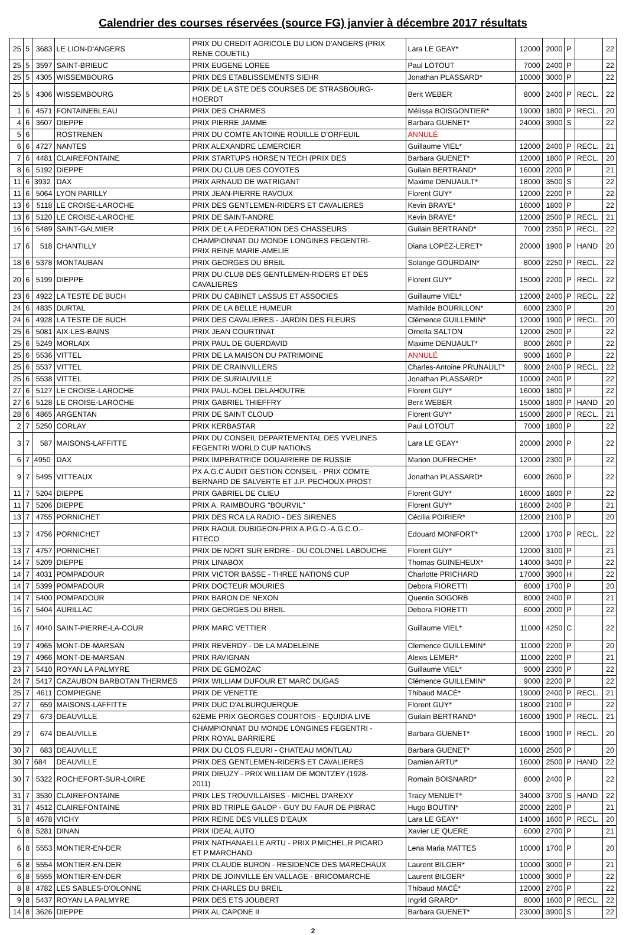Calendrier des courses réservées (source FG) janvier à décembre 2017 résultats
| 25 | 5 | 3683 | LE LION-D'ANGERS | PRIX DU CREDIT AGRICOLE DU LION D'ANGERS (PRIX RENE COUETIL) | Lara LE GEAY* | 12000 | 2000 | P | | 22 |
| 25 | 5 | 3597 | SAINT-BRIEUC | PRIX EUGENE LOREE | Paul LOTOUT | 7000 | 2400 | P | | 22 |
| 25 | 5 | 4305 | WISSEMBOURG | PRIX DES ETABLISSEMENTS SIEHR | Jonathan PLASSARD* | 10000 | 3000 | P | | 22 |
| 25 | 5 | 4306 | WISSEMBOURG | PRIX DE LA STE DES COURSES DE STRASBOURG- HOERDT | Berit WEBER | 8000 | 2400 | P | RECL. | 22 |
| 1 | 6 | 4571 | FONTAINEBLEAU | PRIX DES CHARMES | Mélissa BOISGONTIER* | 19000 | 1800 | P | RECL. | 20 |
| 4 | 6 | 3607 | DIEPPE | PRIX PIERRE JAMME | Barbara GUENET* | 24000 | 3900 | S | | 22 |
| 5 | 6 | | ROSTRENEN | PRIX DU COMTE ANTOINE ROUILLE D'ORFEUIL | ANNULÉ | | | | | |
| 6 | 6 | 4727 | NANTES | PRIX ALEXANDRE LEMERCIER | Guillaume VIEL* | 12000 | 2400 | P | RECL. | 21 |
| 7 | 6 | 4481 | CLAIREFONTAINE | PRIX STARTUPS HORSE'N TECH (PRIX DES | Barbara GUENET* | 12000 | 1800 | P | RECL. | 20 |
| 8 | 6 | 5192 | DIEPPE | PRIX DU CLUB DES COYOTES | Guilain BERTRAND* | 16000 | 2200 | P | | 21 |
| 11 | 6 | 3932 | DAX | PRIX ARNAUD DE WATRIGANT | Maxime DENUAULT* | 18000 | 3500 | S | | 22 |
| 11 | 6 | 5064 | LYON PARILLY | PRIX JEAN-PIERRE RAVOUX | Florent GUY* | 12000 | 2200 | P | | 22 |
| 13 | 6 | 5118 | LE CROISE-LAROCHE | PRIX DES GENTLEMEN-RIDERS ET CAVALIERES | Kevin BRAYE* | 16000 | 1800 | P | | 22 |
| 13 | 6 | 5120 | LE CROISE-LAROCHE | PRIX DE SAINT-ANDRE | Kevin BRAYE* | 12000 | 2500 | P | RECL. | 21 |
| 16 | 6 | 5489 | SAINT-GALMIER | PRIX DE LA FEDERATION DES CHASSEURS | Guilain BERTRAND* | 7000 | 2350 | P | RECL. | 22 |
| 17 | 6 | 518 | CHANTILLY | CHAMPIONNAT DU MONDE LONGINES FEGENTRI- PRIX REINE MARIE-AMELIE | Diana LOPEZ-LERET* | 20000 | 1900 | P | HAND | 20 |
| 18 | 6 | 5378 | MONTAUBAN | PRIX GEORGES DU BREIL | Solange GOURDAIN* | 8000 | 2250 | P | RECL. | 22 |
| 20 | 6 | 5199 | DIEPPE | PRIX DU CLUB DES GENTLEMEN-RIDERS ET DES CAVALIERES | Florent GUY* | 15000 | 2200 | P | RECL. | 22 |
| 23 | 6 | 4922 | LA TESTE DE BUCH | PRIX DU CABINET LASSUS ET ASSOCIES | Guillaume VIEL* | 12000 | 2400 | P | RECL. | 22 |
| 24 | 6 | 4835 | DURTAL | PRIX DE LA BELLE HUMEUR | Mathilde BOURILLON* | 6000 | 2300 | P | | 20 |
| 24 | 6 | 4928 | LA TESTE DE BUCH | PRIX DES CAVALIERES - JARDIN DES FLEURS | Clémence GUILLEMIN* | 12000 | 1900 | P | RECL. | 20 |
| 25 | 6 | 5081 | AIX-LES-BAINS | PRIX JEAN COURTINAT | Ornella SALTON | 12000 | 2500 | P | | 22 |
| 25 | 6 | 5249 | MORLAIX | PRIX PAUL DE GUERDAVID | Maxime DENUAULT* | 8000 | 2600 | P | | 22 |
| 25 | 6 | 5536 | VITTEL | PRIX DE LA MAISON DU PATRIMOINE | ANNULÉ | 9000 | 1600 | P | | 22 |
| 25 | 6 | 5537 | VITTEL | PRIX DE CRAINVILLERS | Charles-Antoine PRUNAULT* | 9000 | 2400 | P | RECL. | 22 |
| 25 | 6 | 5538 | VITTEL | PRIX DE SURIAUVILLE | Jonathan PLASSARD* | 10000 | 2400 | P | | 22 |
| 27 | 6 | 5127 | LE CROISE-LAROCHE | PRIX PAUL-NOEL DELAHOUTRE | Florent GUY* | 16000 | 1800 | P | | 22 |
| 27 | 6 | 5128 | LE CROISE-LAROCHE | PRIX GABRIEL THIEFFRY | Berit WEBER | 15000 | 1800 | P | HAND | 20 |
| 28 | 6 | 4865 | ARGENTAN | PRIX DE SAINT CLOUD | Florent GUY* | 15000 | 2800 | P | RECL. | 21 |
| 2 | 7 | 5250 | CORLAY | PRIX KERBASTAR | Paul LOTOUT | 7000 | 1800 | P | | 22 |
| 3 | 7 | 587 | MAISONS-LAFFITTE | PRIX DU CONSEIL DEPARTEMENTAL DES YVELINES FEGENTRI WORLD CUP NATIONS | Lara LE GEAY* | 20000 | 2000 | P | | 22 |
| 6 | 7 | 4950 | DAX | PRIX IMPERATRICE DOUAIRIERE DE RUSSIE | Marion DUFRECHE* | 12000 | 2300 | P | | 22 |
| 9 | 7 | 5495 | VITTEAUX | PX A.G.C AUDIT GESTION CONSEIL - PRIX COMTE BERNARD DE SALVERTE ET J.P. PECHOUX-PROST | Jonathan PLASSARD* | 6000 | 2600 | P | | 22 |
| 11 | 7 | 5204 | DIEPPE | PRIX GABRIEL DE CLIEU | Florent GUY* | 16000 | 1800 | P | | 22 |
| 11 | 7 | 5206 | DIEPPE | PRIX A. RAIMBOURG "BOURVIL" | Florent GUY* | 16000 | 2400 | P | | 21 |
| 13 | 7 | 4755 | PORNICHET | PRIX DES RCA LA RADIO - DES SIRENES | Cécilia POIRIER* | 12000 | 2100 | P | | 20 |
| 13 | 7 | 4756 | PORNICHET | PRIX RAOUL DUBIGEON-PRIX A.P.G.O.-A.G.C.O.- FITECO | Edouard MONFORT* | 12000 | 1700 | P | RECL. | 22 |
| 13 | 7 | 4757 | PORNICHET | PRIX DE NORT SUR ERDRE - DU COLONEL LABOUCHE | Florent GUY* | 12000 | 3100 | P | | 21 |
| 14 | 7 | 5209 | DIEPPE | PRIX LINABOX | Thomas GUINEHEUX* | 14000 | 3400 | P | | 22 |
| 14 | 7 | 4031 | POMPADOUR | PRIX VICTOR BASSE - THREE NATIONS CUP | Charlotte PRICHARD | 17000 | 3900 | H | | 22 |
| 14 | 7 | 5399 | POMPADOUR | PRIX DOCTEUR MOURIES | Debora FIORETTI | 8000 | 1700 | P | | 20 |
| 14 | 7 | 5400 | POMPADOUR | PRIX BARON DE NEXON | Quentin SOGORB | 8000 | 2400 | P | | 21 |
| 16 | 7 | 5404 | AURILLAC | PRIX GEORGES DU BREIL | Debora FIORETTI | 6000 | 2000 | P | | 22 |
| 16 | 7 | 4040 | SAINT-PIERRE-LA-COUR | PRIX MARC VETTIER | Guillaume VIEL* | 11000 | 4250 | C | | 22 |
| 19 | 7 | 4965 | MONT-DE-MARSAN | PRIX REVERDY - DE LA MADELEINE | Clemence GUILLEMIN* | 11000 | 2200 | P | | 20 |
| 19 | 7 | 4966 | MONT-DE-MARSAN | PRIX RAVIGNAN | Alexis LEMER* | 11000 | 2200 | P | | 21 |
| 23 | 7 | 5410 | ROYAN LA PALMYRE | PRIX DE GEMOZAC | Guillaume VIEL* | 9000 | 2300 | P | | 22 |
| 24 | 7 | 5417 | CAZAUBON BARBOTAN THERMES | PRIX WILLIAM DUFOUR ET MARC DUGAS | Clémence GUILLEMIN* | 9000 | 2200 | P | | 22 |
| 25 | 7 | 4611 | COMPIEGNE | PRIX DE VENETTE | Thibaud MACÉ* | 19000 | 2400 | P | RECL. | 21 |
| 27 | 7 | 659 | MAISONS-LAFFITTE | PRIX DUC D'ALBURQUERQUE | Florent GUY* | 18000 | 2100 | P | | 22 |
| 29 | 7 | 673 | DEAUVILLE | 62EME PRIX GEORGES COURTOIS - EQUIDIA LIVE | Guilain BERTRAND* | 16000 | 1900 | P | RECL. | 21 |
| 29 | 7 | 674 | DEAUVILLE | CHAMPIONNAT DU MONDE LONGINES FEGENTRI - PRIX ROYAL BARRIERE | Barbara GUENET* | 16000 | 1900 | P | RECL. | 20 |
| 30 | 7 | 683 | DEAUVILLE | PRIX DU CLOS FLEURI - CHATEAU MONTLAU | Barbara GUENET* | 16000 | 2500 | P | | 20 |
| 30 | 7 | 684 | DEAUVILLE | PRIX DES GENTLEMEN-RIDERS ET CAVALIERES | Damien ARTU* | 16000 | 2500 | P | HAND | 22 |
| 30 | 7 | 5322 | ROCHEFORT-SUR-LOIRE | PRIX DIEUZY - PRIX WILLIAM DE MONTZEY (1928- 2011) | Romain BOISNARD* | 8000 | 2400 | P | | 22 |
| 31 | 7 | 3530 | CLAIREFONTAINE | PRIX LES TROUVILLAISES - MICHEL D'AREXY | Tracy MENUET* | 34000 | 3700 | S | HAND | 22 |
| 31 | 7 | 4512 | CLAIREFONTAINE | PRIX BD TRIPLE GALOP - GUY DU FAUR DE PIBRAC | Hugo BOUTIN* | 20000 | 2200 | P | | 21 |
| 5 | 8 | 4678 | VICHY | PRIX REINE DES VILLES D'EAUX | Lara LE GEAY* | 14000 | 1600 | P | RECL. | 20 |
| 6 | 8 | 5281 | DINAN | PRIX IDEAL AUTO | Xavier LE QUERE | 6000 | 2700 | P | | 21 |
| 6 | 8 | 5553 | MONTIER-EN-DER | PRIX NATHANAELLE ARTU - PRIX P.MICHEL,R.PICARD ET P.MARCHAND | Lena Maria MATTES | 10000 | 1700 | P | | 20 |
| 6 | 8 | 5554 | MONTIER-EN-DER | PRIX CLAUDE BURON - RESIDENCE DES MARECHAUX | Laurent BILGER* | 10000 | 3000 | P | | 21 |
| 6 | 8 | 5555 | MONTIER-EN-DER | PRIX DE JOINVILLE EN VALLAGE - BRICOMARCHE | Laurent BILGER* | 10000 | 3000 | P | | 22 |
| 8 | 8 | 4782 | LES SABLES-D'OLONNE | PRIX CHARLES DU BREIL | Thibaud MACÉ* | 12000 | 2700 | P | | 22 |
| 9 | 8 | 5437 | ROYAN LA PALMYRE | PRIX DES ETS JOUBERT | Ingrid GRARD* | 8000 | 1600 | P | RECL. | 22 |
| 14 | 8 | 3626 | DIEPPE | PRIX AL CAPONE II | Barbara GUENET* | 23000 | 3900 | S | | 22 |
2